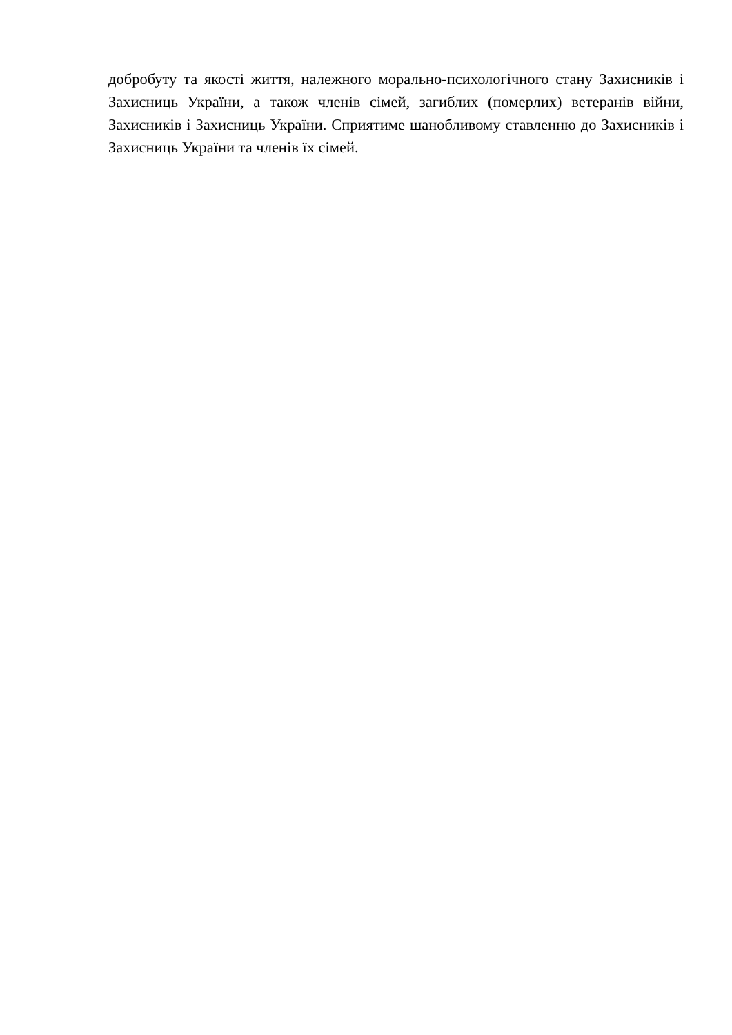добробуту та якості життя, належного морально-психологічного стану Захисників і Захисниць України, а також членів сімей, загиблих (померлих) ветеранів війни, Захисників і Захисниць України. Сприятиме шанобливому ставленню до Захисників і Захисниць України та членів їх сімей.